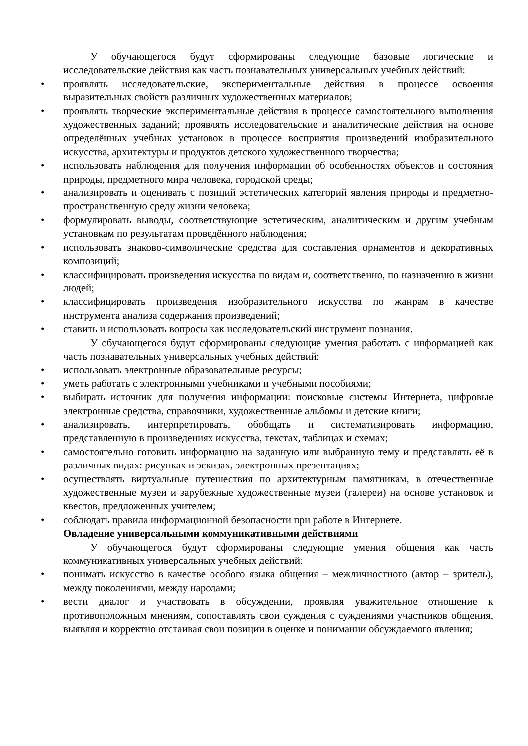У обучающегося будут сформированы следующие базовые логические и исследовательские действия как часть познавательных универсальных учебных действий:
• проявлять исследовательские, экспериментальные действия в процессе освоения выразительных свойств различных художественных материалов;
• проявлять творческие экспериментальные действия в процессе самостоятельного выполнения художественных заданий; проявлять исследовательские и аналитические действия на основе определённых учебных установок в процессе восприятия произведений изобразительного искусства, архитектуры и продуктов детского художественного творчества;
• использовать наблюдения для получения информации об особенностях объектов и состояния природы, предметного мира человека, городской среды;
• анализировать и оценивать с позиций эстетических категорий явления природы и предметно-пространственную среду жизни человека;
• формулировать выводы, соответствующие эстетическим, аналитическим и другим учебным установкам по результатам проведённого наблюдения;
• использовать знаково-символические средства для составления орнаментов и декоративных композиций;
• классифицировать произведения искусства по видам и, соответственно, по назначению в жизни людей;
• классифицировать произведения изобразительного искусства по жанрам в качестве инструмента анализа содержания произведений;
• ставить и использовать вопросы как исследовательский инструмент познания.
У обучающегося будут сформированы следующие умения работать с информацией как часть познавательных универсальных учебных действий:
• использовать электронные образовательные ресурсы;
• уметь работать с электронными учебниками и учебными пособиями;
• выбирать источник для получения информации: поисковые системы Интернета, цифровые электронные средства, справочники, художественные альбомы и детские книги;
• анализировать, интерпретировать, обобщать и систематизировать информацию, представленную в произведениях искусства, текстах, таблицах и схемах;
• самостоятельно готовить информацию на заданную или выбранную тему и представлять её в различных видах: рисунках и эскизах, электронных презентациях;
• осуществлять виртуальные путешествия по архитектурным памятникам, в отечественные художественные музеи и зарубежные художественные музеи (галереи) на основе установок и квестов, предложенных учителем;
• соблюдать правила информационной безопасности при работе в Интернете.
Овладение универсальными коммуникативными действиями
У обучающегося будут сформированы следующие умения общения как часть коммуникативных универсальных учебных действий:
• понимать искусство в качестве особого языка общения – межличностного (автор – зритель), между поколениями, между народами;
• вести диалог и участвовать в обсуждении, проявляя уважительное отношение к противоположным мнениям, сопоставлять свои суждения с суждениями участников общения, выявляя и корректно отстаивая свои позиции в оценке и понимании обсуждаемого явления;